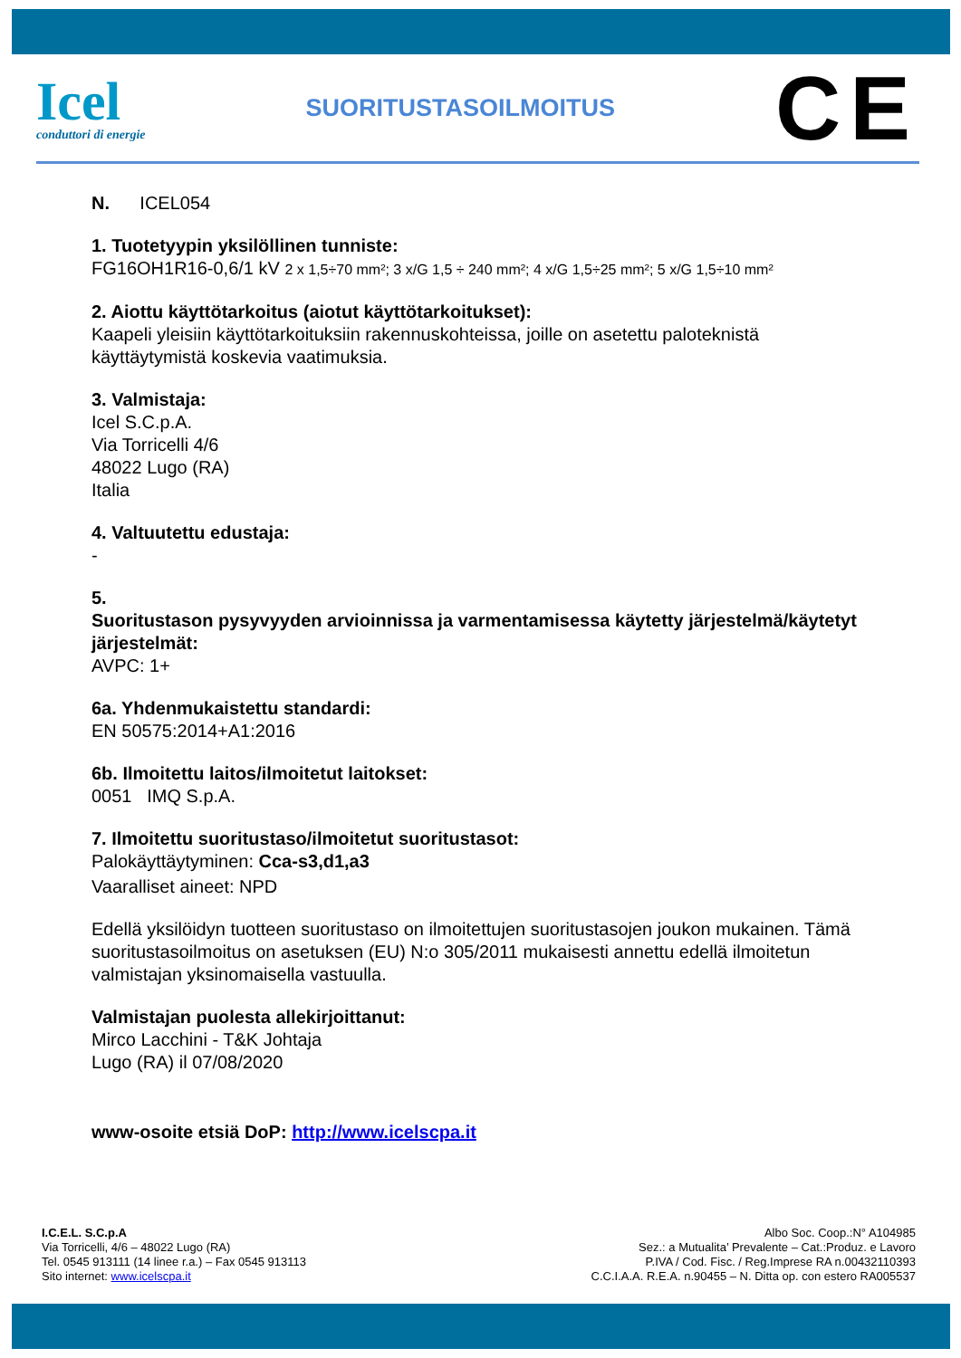Icel
conduttori di energie
SUORITUSTASOILMOITUS
CE
N. ICEL054
1. Tuotetyypin yksilöllinen tunniste:
FG16OH1R16-0,6/1 kV 2 x 1,5÷70 mm²; 3 x/G 1,5 ÷ 240 mm²; 4 x/G 1,5÷25 mm²; 5 x/G 1,5÷10 mm²
2. Aiottu käyttötarkoitus (aiotut käyttötarkoitukset):
Kaapeli yleisiin käyttötarkoituksiin rakennuskohteissa, joille on asetettu paloteknistä käyttäytymistä koskevia vaatimuksia.
3. Valmistaja:
Icel S.C.p.A.
Via Torricelli 4/6
48022 Lugo (RA)
Italia
4. Valtuutettu edustaja:
-
5.
Suoritustason pysyvyyden arvioinnissa ja varmentamisessa käytetty järjestelmä/käytetyt järjestelmät:
AVPC: 1+
6a. Yhdenmukaistettu standardi:
EN 50575:2014+A1:2016
6b. Ilmoitettu laitos/ilmoitetut laitokset:
0051 IMQ S.p.A.
7. Ilmoitettu suoritustaso/ilmoitetut suoritustasot:
Palokäyttäytyminen: Cca-s3,d1,a3
Vaaralliset aineet: NPD
Edellä yksilöidyn tuotteen suoritustaso on ilmoitettujen suoritustasojen joukon mukainen. Tämä suoritustasoilmoitus on asetuksen (EU) N:o 305/2011 mukaisesti annettu edellä ilmoitetun valmistajan yksinomaisella vastuulla.
Valmistajan puolesta allekirjoittanut:
Mirco Lacchini - T&K Johtaja
Lugo (RA) il 07/08/2020
www-osoite etsiä DoP: http://www.icelscpa.it
I.C.E.L. S.C.p.A
Via Torricelli, 4/6 – 48022 Lugo (RA)
Tel. 0545 913111 (14 linee r.a.) – Fax 0545 913113
Sito internet: www.icelscpa.it
Albo Soc. Coop.:N° A104985
Sez.: a Mutualita’ Prevalente – Cat.:Produz. e Lavoro
P.IVA / Cod. Fisc. / Reg.Imprese RA n.00432110393
C.C.I.A.A. R.E.A. n.90455 – N. Ditta op. con estero RA005537